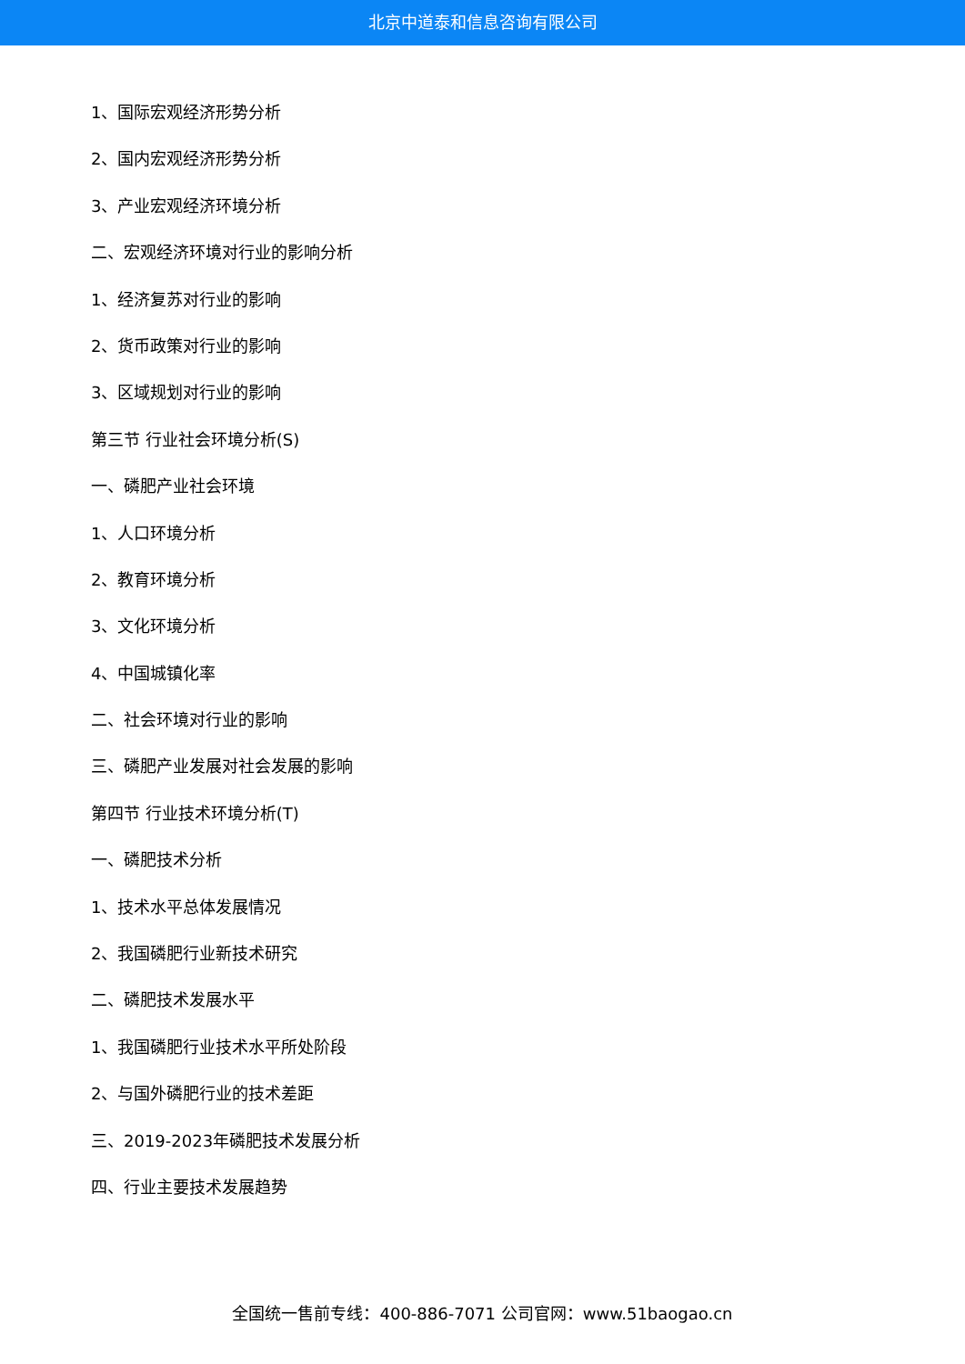北京中道泰和信息咨询有限公司
1、国际宏观经济形势分析
2、国内宏观经济形势分析
3、产业宏观经济环境分析
二、宏观经济环境对行业的影响分析
1、经济复苏对行业的影响
2、货币政策对行业的影响
3、区域规划对行业的影响
第三节 行业社会环境分析(S)
一、磷肥产业社会环境
1、人口环境分析
2、教育环境分析
3、文化环境分析
4、中国城镇化率
二、社会环境对行业的影响
三、磷肥产业发展对社会发展的影响
第四节 行业技术环境分析(T)
一、磷肥技术分析
1、技术水平总体发展情况
2、我国磷肥行业新技术研究
二、磷肥技术发展水平
1、我国磷肥行业技术水平所处阶段
2、与国外磷肥行业的技术差距
三、2019-2023年磷肥技术发展分析
四、行业主要技术发展趋势
全国统一售前专线：400-886-7071 公司官网：www.51baogao.cn